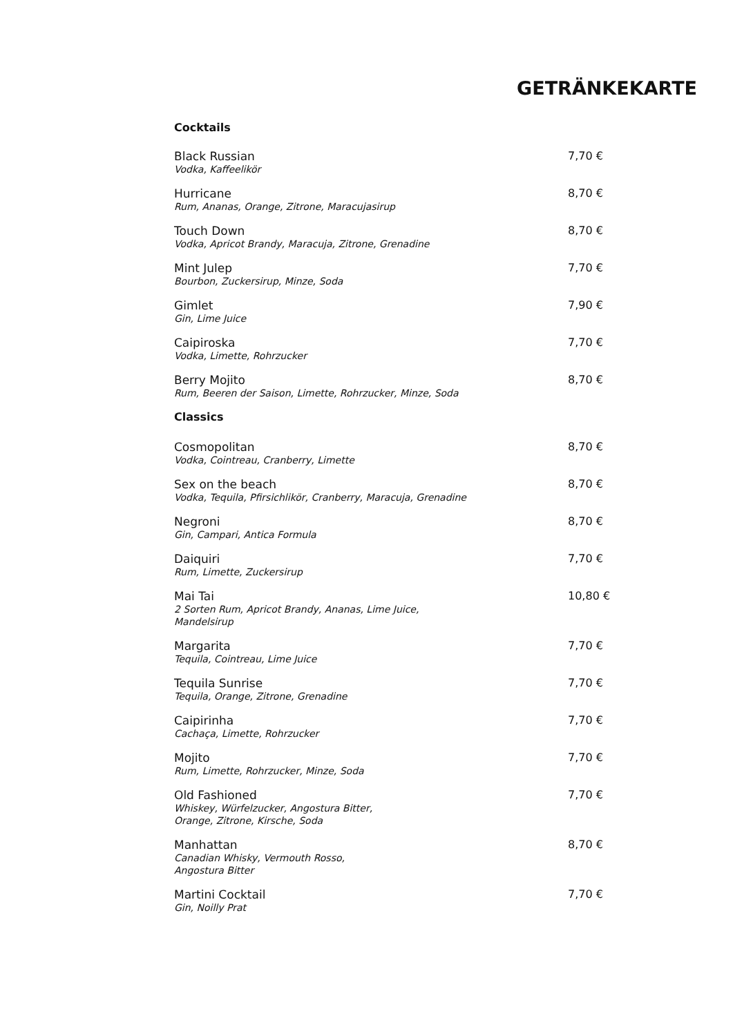GETRÄNKEKARTE
Cocktails
Black Russian
Vodka, Kaffeelikör
7,70 €
Hurricane
Rum, Ananas, Orange, Zitrone, Maracujasirup
8,70 €
Touch Down
Vodka, Apricot Brandy, Maracuja, Zitrone, Grenadine
8,70 €
Mint Julep
Bourbon, Zuckersirup, Minze, Soda
7,70 €
Gimlet
Gin, Lime Juice
7,90 €
Caipiroska
Vodka, Limette, Rohrzucker
7,70 €
Berry Mojito
Rum, Beeren der Saison, Limette, Rohrzucker, Minze, Soda
8,70 €
Classics
Cosmopolitan
Vodka, Cointreau, Cranberry, Limette
8,70 €
Sex on the beach
Vodka, Tequila, Pfirsichlikör, Cranberry, Maracuja, Grenadine
8,70 €
Negroni
Gin, Campari, Antica Formula
8,70 €
Daiquiri
Rum, Limette, Zuckersirup
7,70 €
Mai Tai
2 Sorten Rum, Apricot Brandy, Ananas, Lime Juice,
Mandelsirup
10,80 €
Margarita
Tequila, Cointreau, Lime Juice
7,70 €
Tequila Sunrise
Tequila, Orange, Zitrone, Grenadine
7,70 €
Caipirinha
Cachaça, Limette, Rohrzucker
7,70 €
Mojito
Rum, Limette, Rohrzucker, Minze, Soda
7,70 €
Old Fashioned
Whiskey, Würfelzucker, Angostura Bitter,
Orange, Zitrone, Kirsche, Soda
7,70 €
Manhattan
Canadian Whisky, Vermouth Rosso,
Angostura Bitter
8,70 €
Martini Cocktail
Gin, Noilly Prat
7,70 €